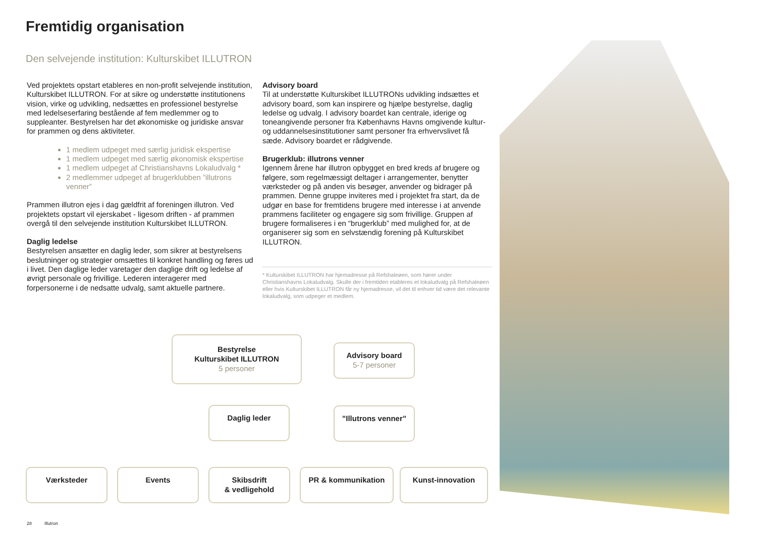Fremtidig organisation
Den selvejende institution: Kulturskibet ILLUTRON
Ved projektets opstart etableres en non-profit selvejende institution, Kulturskibet ILLUTRON. For at sikre og understøtte institutionens vision, virke og udvikling, nedsættes en professionel bestyrelse med ledelseserfaring bestående af fem medlemmer og to suppleanter. Bestyrelsen har det økonomiske og juridiske ansvar for prammen og dens aktiviteter.
1 medlem udpeget med særlig juridisk ekspertise
1 medlem udpeget med særlig økonomisk ekspertise
1 medlem udpeget af Christianshavns Lokaludvalg *
2 medlemmer udpeget af brugerklubben ”illutrons venner”
Prammen illutron ejes i dag gældfrit af foreningen illutron. Ved projektets opstart vil ejerskabet - ligesom driften - af prammen overgå til den selvejende institution Kulturskibet ILLUTRON.
Daglig ledelse
Bestyrelsen ansætter en daglig leder, som sikrer at bestyrelsens beslutninger og strategier omsættes til konkret handling og føres ud i livet. Den daglige leder varetager den daglige drift og ledelse af øvrigt personale og frivillige. Lederen interagerer med forpersonerne i de nedsatte udvalg, samt aktuelle partnere.
Advisory board
Til at understøtte Kulturskibet ILLUTRONs udvikling indsættes et advisory board, som kan inspirere og hjælpe bestyrelse, daglig ledelse og udvalg. I advisory boardet kan centrale, iderige og toneangivende personer fra Københavns Havns omgivende kultur- og uddannelsesinstitutioner samt personer fra erhvervslivet få sæde. Advisory boardet er rådgivende.
Brugerklub: illutrons venner
Igennem årene har illutron opbygget en bred kreds af brugere og følgere, som regelmæssigt deltager i arrangementer, benytter værksteder og på anden vis besøger, anvender og bidrager på prammen. Denne gruppe inviteres med i projektet fra start, da de udgør en base for fremtidens brugere med interesse i at anvende prammens faciliteter og engagere sig som frivillige. Gruppen af brugere formaliseres i en “brugerklub” med mulighed for, at de organiserer sig som en selvstændig forening på Kulturskibet ILLUTRON.
* Kulturskibet ILLUTRON har hjemadresse på Refshaleøen, som hører under Christianshavns Lokaludvalg. Skulle der i fremtiden etableres et lokaludvalg på Refshaleøen eller hvis Kulturskibet ILLUTRON får ny hjemadresse, vil det til enhver tid være det relevante lokaludvalg, som udpeger et medlem.
Bestyrelse
Kulturskibet ILLUTRON
5 personer
Advisory board
5-7 personer
Daglig leder
”Illutrons venner”
Værksteder Events
Skibsdrift
& vedligehold
PR & kommunikation Kunst-innovation
28 Illutron